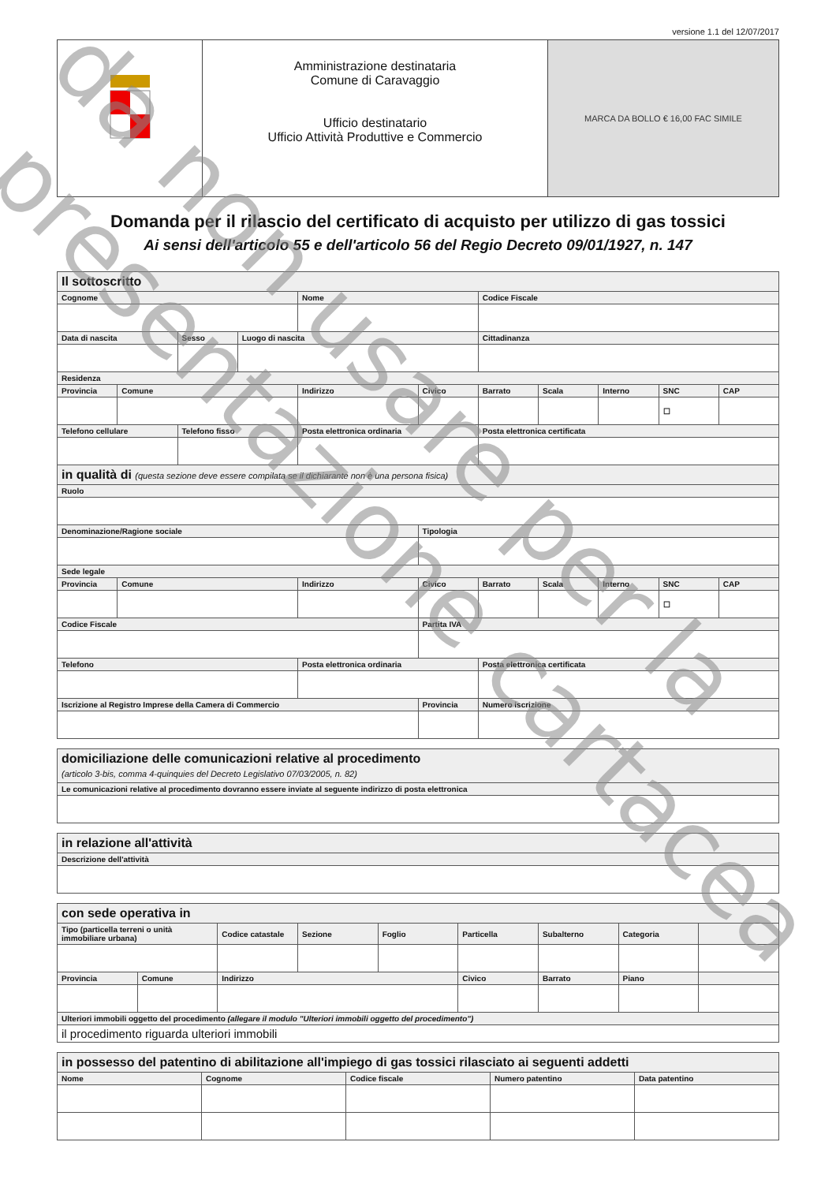versione 1.1 del 12/07/2017
Amministrazione destinataria
Comune di Caravaggio
Ufficio destinatario
Ufficio Attività Produttive e Commercio
MARCA DA BOLLO € 16,00 FAC SIMILE
Domanda per il rilascio del certificato di acquisto per utilizzo di gas tossici
Ai sensi dell'articolo 55 e dell'articolo 56 del Regio Decreto 09/01/1927, n. 147
| Il sottoscritto | | | | | | | | | | |
| Cognome | | | | Nome | | Codice Fiscale | | | | |
| Data di nascita | | Sesso | Luogo di nascita | | | Cittadinanza | | | | |
| Residenza | | | | | | | | | | |
| Provincia | Comune | | | Indirizzo | Civico | Barrato | Scala | Interno | SNC | CAP |
| | | | | | | | | | ☐ | |
| Telefono cellulare | | Telefono fisso | | Posta elettronica ordinaria | | Posta elettronica certificata | | | | |
| in qualità di (questa sezione deve essere compilata se il dichiarante non è una persona fisica) | | | | | | | | | | |
| Ruolo | | | | | | | | | | |
| Denominazione/Ragione sociale | | | | | Tipologia | | | | | |
| Sede legale | | | | | | | | | | |
| Provincia | Comune | | | Indirizzo | Civico | Barrato | Scala | Interno | SNC | CAP |
| | | | | | | | | | ☐ | |
| Codice Fiscale | | | | | Partita IVA | | | | | |
| Telefono | | | | Posta elettronica ordinaria | | Posta elettronica certificata | | | | |
| Iscrizione al Registro Imprese della Camera di Commercio | | | | | Provincia | Numero iscrizione | | | | |
| domiciliazione delle comunicazioni relative al procedimento (articolo 3-bis, comma 4-quinquies del Decreto Legislativo 07/03/2005, n. 82) |
| Le comunicazioni relative al procedimento dovranno essere inviate al seguente indirizzo di posta elettronica |
| in relazione all'attività |
| Descrizione dell'attività |
| con sede operativa in | | | | | | | | |
| Tipo (particella terreni o unità immobiliare urbana) | | Codice catastale | Sezione | Foglio | Particella | Subalterno | Categoria | |
| Provincia | Comune | Indirizzo | | | Civico | Barrato | Piano | |
| Ulteriori immobili oggetto del procedimento (allegare il modulo "Ulteriori immobili oggetto del procedimento") | | | | | | | | |
| il procedimento riguarda ulteriori immobili | | | | | | | | |
| in possesso del patentino di abilitazione all'impiego di gas tossici rilasciato ai seguenti addetti | | | | |
| Nome | Cognome | Codice fiscale | Numero patentino | Data patentino |
da non usare per la
presentazione cartacea